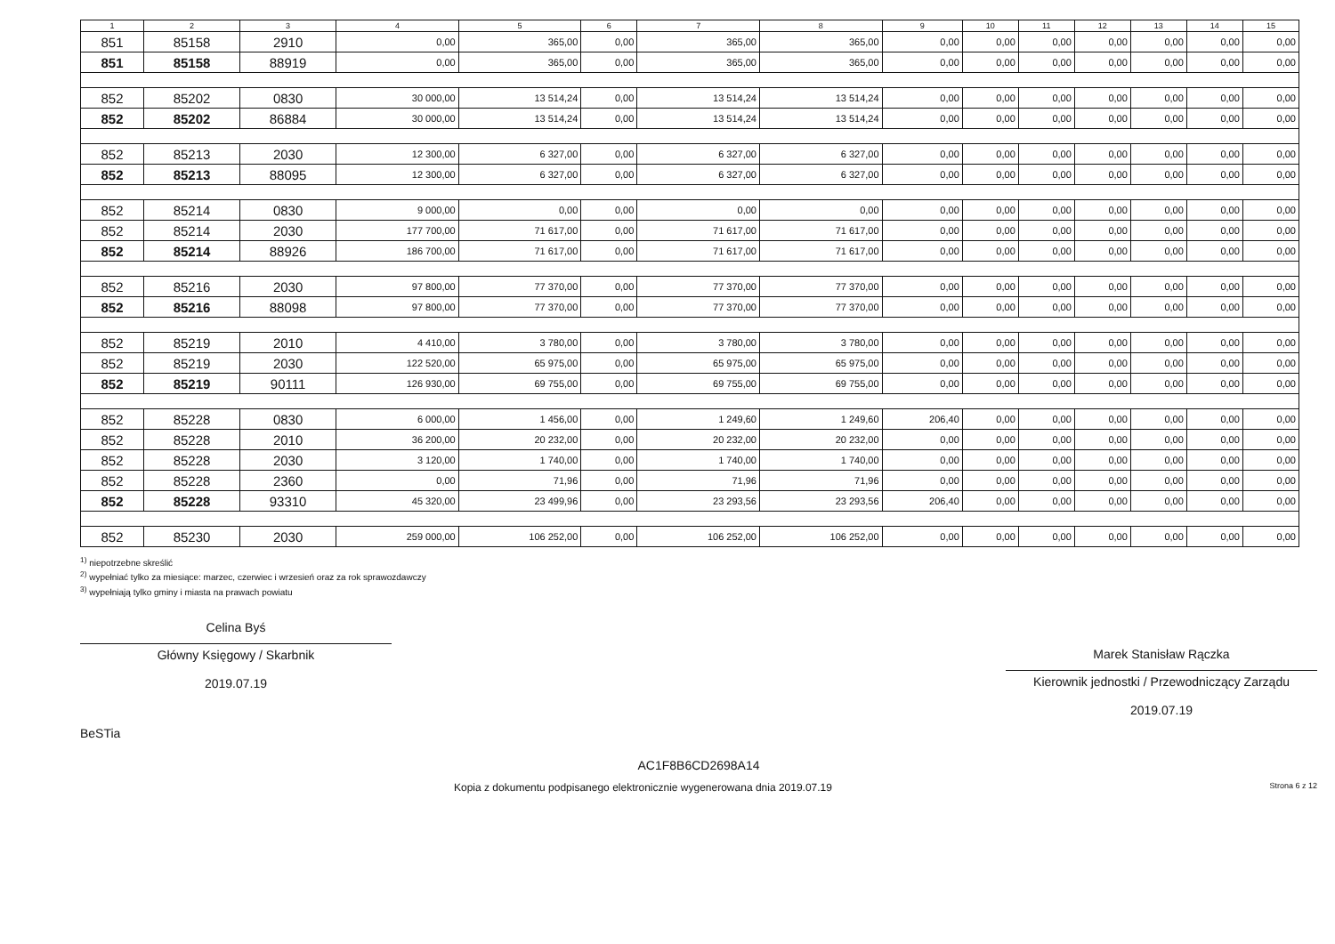| 1 | 2 | 3 | 4 | 5 | 6 | 7 | 8 | 9 | 10 | 11 | 12 | 13 | 14 | 15 |
| --- | --- | --- | --- | --- | --- | --- | --- | --- | --- | --- | --- | --- | --- | --- |
| 851 | 85158 | 2910 | 0,00 | 365,00 | 0,00 | 365,00 | 365,00 | 0,00 | 0,00 | 0,00 | 0,00 | 0,00 | 0,00 | 0,00 |
| 851 | 85158 | 88919 | 0,00 | 365,00 | 0,00 | 365,00 | 365,00 | 0,00 | 0,00 | 0,00 | 0,00 | 0,00 | 0,00 | 0,00 |
| 852 | 85202 | 0830 | 30 000,00 | 13 514,24 | 0,00 | 13 514,24 | 13 514,24 | 0,00 | 0,00 | 0,00 | 0,00 | 0,00 | 0,00 | 0,00 |
| 852 | 85202 | 86884 | 30 000,00 | 13 514,24 | 0,00 | 13 514,24 | 13 514,24 | 0,00 | 0,00 | 0,00 | 0,00 | 0,00 | 0,00 | 0,00 |
| 852 | 85213 | 2030 | 12 300,00 | 6 327,00 | 0,00 | 6 327,00 | 6 327,00 | 0,00 | 0,00 | 0,00 | 0,00 | 0,00 | 0,00 | 0,00 |
| 852 | 85213 | 88095 | 12 300,00 | 6 327,00 | 0,00 | 6 327,00 | 6 327,00 | 0,00 | 0,00 | 0,00 | 0,00 | 0,00 | 0,00 | 0,00 |
| 852 | 85214 | 0830 | 9 000,00 | 0,00 | 0,00 | 0,00 | 0,00 | 0,00 | 0,00 | 0,00 | 0,00 | 0,00 | 0,00 | 0,00 |
| 852 | 85214 | 2030 | 177 700,00 | 71 617,00 | 0,00 | 71 617,00 | 71 617,00 | 0,00 | 0,00 | 0,00 | 0,00 | 0,00 | 0,00 | 0,00 |
| 852 | 85214 | 88926 | 186 700,00 | 71 617,00 | 0,00 | 71 617,00 | 71 617,00 | 0,00 | 0,00 | 0,00 | 0,00 | 0,00 | 0,00 | 0,00 |
| 852 | 85216 | 2030 | 97 800,00 | 77 370,00 | 0,00 | 77 370,00 | 77 370,00 | 0,00 | 0,00 | 0,00 | 0,00 | 0,00 | 0,00 | 0,00 |
| 852 | 85216 | 88098 | 97 800,00 | 77 370,00 | 0,00 | 77 370,00 | 77 370,00 | 0,00 | 0,00 | 0,00 | 0,00 | 0,00 | 0,00 | 0,00 |
| 852 | 85219 | 2010 | 4 410,00 | 3 780,00 | 0,00 | 3 780,00 | 3 780,00 | 0,00 | 0,00 | 0,00 | 0,00 | 0,00 | 0,00 | 0,00 |
| 852 | 85219 | 2030 | 122 520,00 | 65 975,00 | 0,00 | 65 975,00 | 65 975,00 | 0,00 | 0,00 | 0,00 | 0,00 | 0,00 | 0,00 | 0,00 |
| 852 | 85219 | 90111 | 126 930,00 | 69 755,00 | 0,00 | 69 755,00 | 69 755,00 | 0,00 | 0,00 | 0,00 | 0,00 | 0,00 | 0,00 | 0,00 |
| 852 | 85228 | 0830 | 6 000,00 | 1 456,00 | 0,00 | 1 249,60 | 1 249,60 | 206,40 | 0,00 | 0,00 | 0,00 | 0,00 | 0,00 | 0,00 |
| 852 | 85228 | 2010 | 36 200,00 | 20 232,00 | 0,00 | 20 232,00 | 20 232,00 | 0,00 | 0,00 | 0,00 | 0,00 | 0,00 | 0,00 | 0,00 |
| 852 | 85228 | 2030 | 3 120,00 | 1 740,00 | 0,00 | 1 740,00 | 1 740,00 | 0,00 | 0,00 | 0,00 | 0,00 | 0,00 | 0,00 | 0,00 |
| 852 | 85228 | 2360 | 0,00 | 71,96 | 0,00 | 71,96 | 71,96 | 0,00 | 0,00 | 0,00 | 0,00 | 0,00 | 0,00 | 0,00 |
| 852 | 85228 | 93310 | 45 320,00 | 23 499,96 | 0,00 | 23 293,56 | 23 293,56 | 206,40 | 0,00 | 0,00 | 0,00 | 0,00 | 0,00 | 0,00 |
| 852 | 85230 | 2030 | 259 000,00 | 106 252,00 | 0,00 | 106 252,00 | 106 252,00 | 0,00 | 0,00 | 0,00 | 0,00 | 0,00 | 0,00 | 0,00 |
<sup>1)</sup> niepotrzebne skreślić
<sup>2)</sup> wypełniać tylko za miesiące: marzec, czerwiec i wrzesień oraz za rok sprawozdawczy
<sup>3)</sup> wypełniają tylko gminy i miasta na prawach powiatu
Celina Byś
Główny Księgowy / Skarbnik
2019.07.19
Marek Stanisław Rączka
Kierownik jednostki / Przewodniczący Zarządu
2019.07.19
BeSTia
AC1F8B6CD2698A14
Kopia z dokumentu podpisanego elektronicznie wygenerowana dnia 2019.07.19 Strona 6 z 12